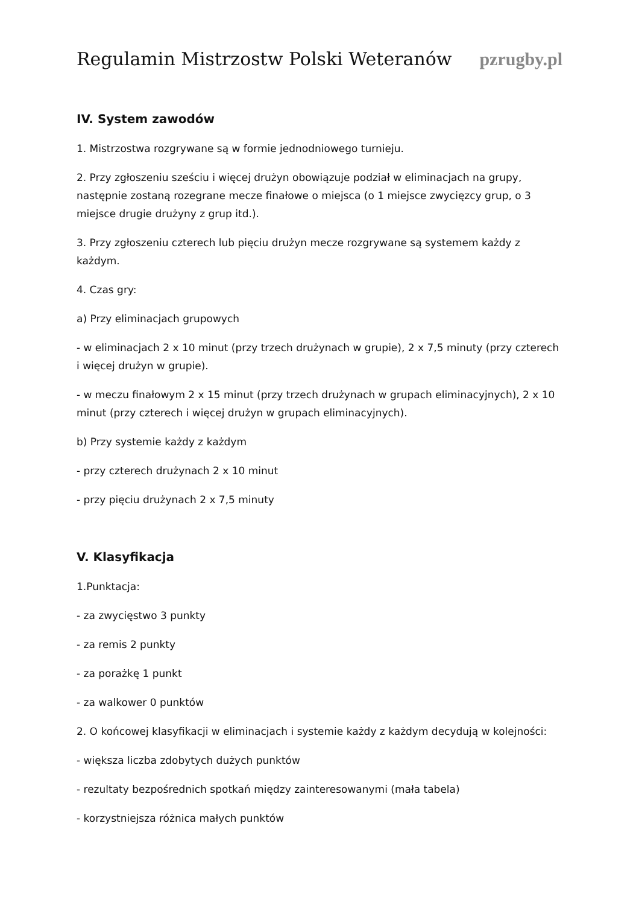Regulamin Mistrzostw Polski Weteranów pzrugby.pl
IV. System zawodów
1. Mistrzostwa rozgrywane są w formie jednodniowego turnieju.
2. Przy zgłoszeniu sześciu i więcej drużyn obowiązuje podział w eliminacjach na grupy, następnie zostaną rozegrane mecze finałowe o miejsca (o 1 miejsce zwycięzcy grup, o 3 miejsce drugie drużyny z grup itd.).
3. Przy zgłoszeniu czterech lub pięciu drużyn mecze rozgrywane są systemem każdy z każdym.
4. Czas gry:
a) Przy eliminacjach grupowych
- w eliminacjach 2 x 10 minut (przy trzech drużynach w grupie), 2 x 7,5 minuty (przy czterech i więcej drużyn w grupie).
- w meczu finałowym 2 x 15 minut (przy trzech drużynach w grupach eliminacyjnych), 2 x 10 minut (przy czterech i więcej drużyn w grupach eliminacyjnych).
b) Przy systemie każdy z każdym
- przy czterech drużynach 2 x 10 minut
- przy pięciu drużynach 2 x 7,5 minuty
V. Klasyfikacja
1.Punktacja:
- za zwycięstwo 3 punkty
- za remis 2 punkty
- za porażkę 1 punkt
- za walkower 0 punktów
2. O końcowej klasyfikacji w eliminacjach i systemie każdy z każdym decydują w kolejności:
- większa liczba zdobytych dużych punktów
- rezultaty bezpośrednich spotkań między zainteresowanymi (mała tabela)
- korzystniejsza różnica małych punktów